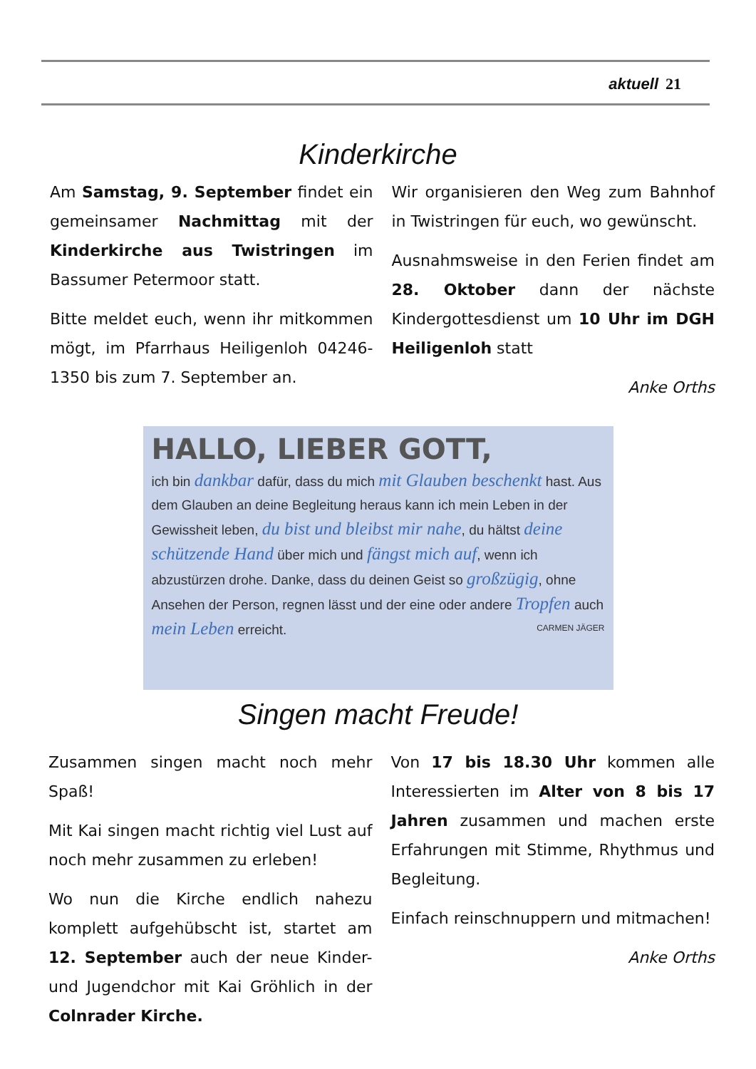aktuell 21
Kinderkirche
Am Samstag, 9. September findet ein gemeinsamer Nachmittag mit der Kinderkirche aus Twistringen im Bassumer Petermoor statt.
Bitte meldet euch, wenn ihr mitkommen mögt, im Pfarrhaus Heiligenloh 04246-1350 bis zum 7. September an.
Wir organisieren den Weg zum Bahnhof in Twistringen für euch, wo gewünscht.
Ausnahmsweise in den Ferien findet am 28. Oktober dann der nächste Kindergottesdienst um 10 Uhr im DGH Heiligenloh statt
Anke Orths
HALLO, LIEBER GOTT,
ich bin dankbar dafür, dass du mich mit Glauben beschenkt hast. Aus dem Glauben an deine Begleitung heraus kann ich mein Leben in der Gewissheit leben, du bist und bleibst mir nahe, du hältst deine schützende Hand über mich und fängst mich auf, wenn ich abzustürzen drohe. Danke, dass du deinen Geist so großzügig, ohne Ansehen der Person, regnen lässt und der eine oder andere Tropfen auch mein Leben erreicht. CARMEN JÄGER
Singen macht Freude!
Zusammen singen macht noch mehr Spaß!
Mit Kai singen macht richtig viel Lust auf noch mehr zusammen zu erleben!
Wo nun die Kirche endlich nahezu komplett aufgehübscht ist, startet am 12. September auch der neue Kinder- und Jugendchor mit Kai Gröhlich in der Colnrader Kirche.
Von 17 bis 18.30 Uhr kommen alle Interessierten im Alter von 8 bis 17 Jahren zusammen und machen erste Erfahrungen mit Stimme, Rhythmus und Begleitung.
Einfach reinschnuppern und mitmachen!
Anke Orths